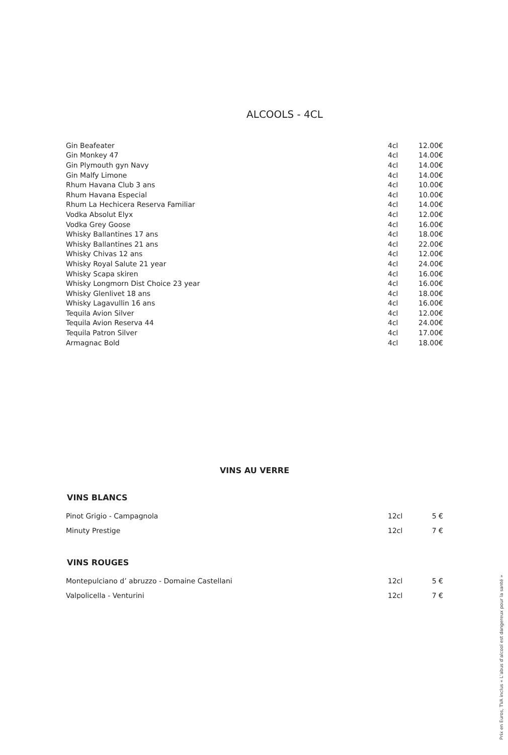ALCOOLS - 4CL
| Gin Beafeater | 4cl | 12.00€ |
| Gin Monkey 47 | 4cl | 14.00€ |
| Gin Plymouth gyn Navy | 4cl | 14.00€ |
| Gin Malfy Limone | 4cl | 14.00€ |
| Rhum Havana Club 3 ans | 4cl | 10.00€ |
| Rhum Havana Especial | 4cl | 10.00€ |
| Rhum La Hechicera Reserva Familiar | 4cl | 14.00€ |
| Vodka Absolut Elyx | 4cl | 12.00€ |
| Vodka Grey Goose | 4cl | 16.00€ |
| Whisky Ballantines 17 ans | 4cl | 18.00€ |
| Whisky Ballantines 21 ans | 4cl | 22.00€ |
| Whisky Chivas 12 ans | 4cl | 12.00€ |
| Whisky Royal Salute 21 year | 4cl | 24.00€ |
| Whisky Scapa skiren | 4cl | 16.00€ |
| Whisky Longmorn Dist Choice 23 year | 4cl | 16.00€ |
| Whisky Glenlivet 18 ans | 4cl | 18.00€ |
| Whisky Lagavullin 16 ans | 4cl | 16.00€ |
| Tequila Avion Silver | 4cl | 12.00€ |
| Tequila Avion Reserva 44 | 4cl | 24.00€ |
| Tequila Patron Silver | 4cl | 17.00€ |
| Armagnac Bold | 4cl | 18.00€ |
VINS AU VERRE
VINS BLANCS
| Pinot Grigio - Campagnola | 12cl | 5 € |
| Minuty Prestige | 12cl | 7 € |
VINS ROUGES
| Montepulciano d’ abruzzo - Domaine Castellani | 12cl | 5 € |
| Valpolicella - Venturini | 12cl | 7 € |
Prix en Euros, TVA inclus « L’abus d’alcool est dangereux pour la santé »